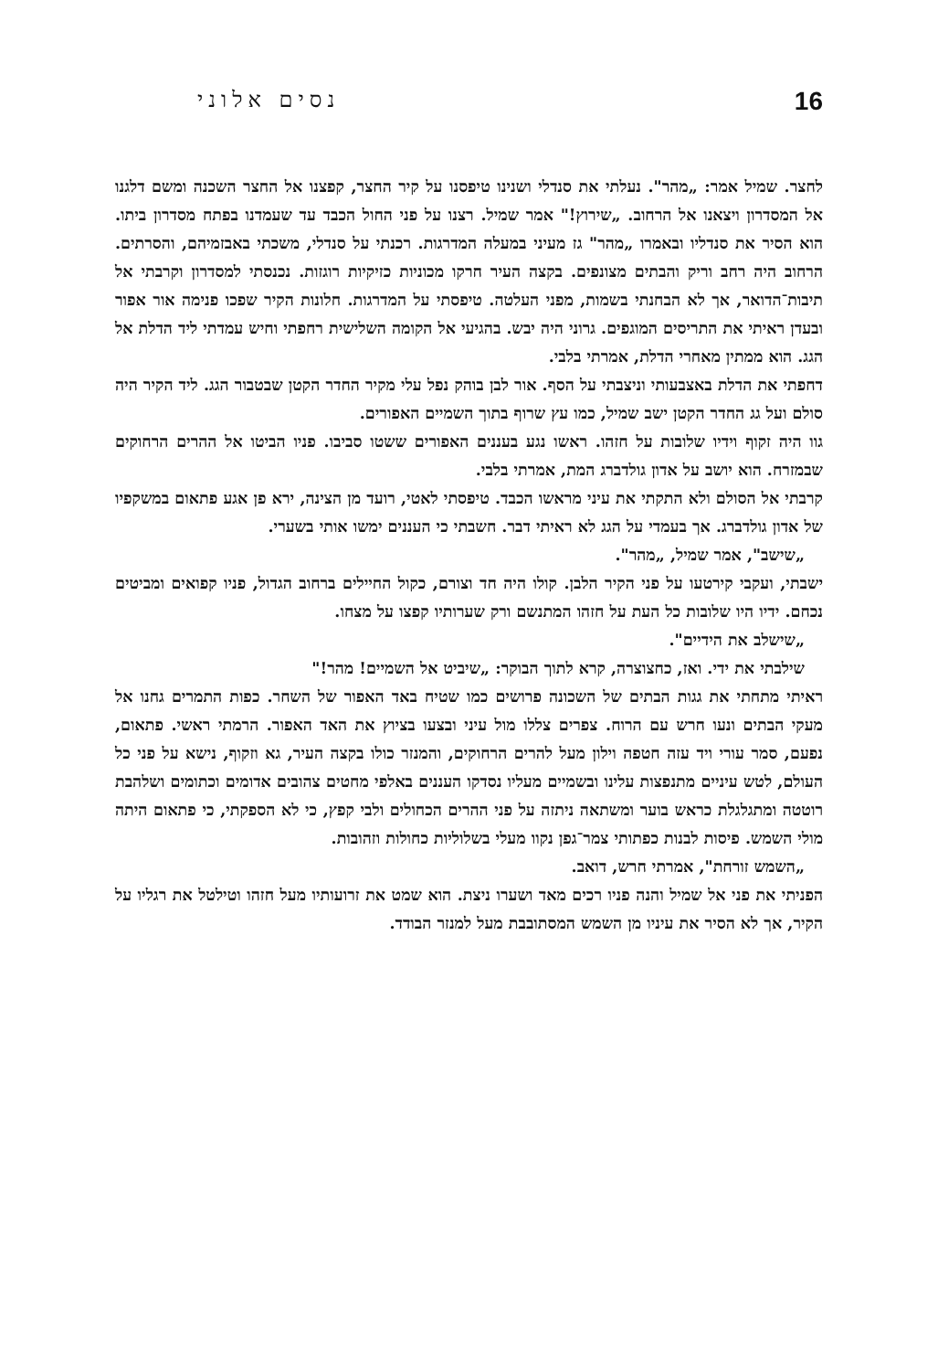16 נסים אלוני
לחצר. שמיל אמר: „מהר". נעלתי את סנדלי ושנינו טיפסנו על קיר החצר, קפצנו אל החצר השכנה ומשם דלגנו אל המסדרון ויצאנו אל הרחוב. „שירוץ!" אמר שמיל. רצנו על פני החול הכבד עד שעמדנו בפתח מסדרון ביתו. הוא הסיר את סנדליו ובאמרו „מהר" גז מעיני במעלה המדרגות. רכנתי על סנדלי, משכתי באבזמיהם, והסרתים. הרחוב היה רחב וריק והבתים מצונפים. בקצה העיר חרקו מכוניות כזיקיות רוגזות. נכנסתי למסדרון וקרבתי אל תיבות־הדואר, אך לא הבחנתי בשמות, מפני העלטה. טיפסתי על המדרגות. חלונות הקיר שפכו פנימה אור אפור ובעדן ראיתי את התריסים המוגפים. גרוני היה יבש. בהגיעי אל הקומה השלישית רחפתי וחיש עמדתי ליד הדלת אל הגג. הוא ממתין מאחרי הדלת, אמרתי בלבי.
דחפתי את הדלת באצבעותי וניצבתי על הסף. אור לבן בוהק נפל עלי מקיר החדר הקטן שבטבור הגג. ליד הקיר היה סולם ועל גג החדר הקטן ישב שמיל, כמו עץ שרוף בתוך השמיים האפורים.
גוו היה זקוף וידיו שלובות על חזהו. ראשו נגע בעננים האפורים ששטו סביבו. פניו הביטו אל ההרים הרחוקים שבמזרח. הוא יושב על אדון גולדברג המת, אמרתי בלבי.
קרבתי אל הסולם ולא התקתי את עיני מראשו הכבד. טיפסתי לאטי, רועד מן הצינה, ירא פן אגע פתאום במשקפיו של אדון גולדברג. אך בעמדי על הגג לא ראיתי דבר. חשבתי כי העננים ימשו אותי בשערי.
„שישב", אמר שמיל, „מהר".
ישבתי, ועקבי קירטעו על פני הקיר הלבן. קולו היה חד וצורם, כקול החיילים ברחוב הגדול, פניו קפואים ומביטים נכחם. ידיו היו שלובות כל העת על חזהו המתנשם ורק שערותיו קפצו על מצחו.
„שישלב את הידיים".
שילבתי את ידי. ואז, כחצוצרה, קרא לתוך הבוקר: „שיביט אל השמיים! מהר!"
ראיתי מתחתי את גגות הבתים של השכונה פרושים כמו שטיח באד האפור של השחר. כפות התמרים גחנו אל מעקי הבתים ונעו חרש עם הרוח. צפרים צללו מול עיני ובצעו בציוץ את האד האפור. הרמתי ראשי. פתאום, נפעם, סמר עורי ויד עזה חטפה וילון מעל להרים הרחוקים, והמנזר כולו בקצה העיר, גא וזקוף, נישא על פני כל העולם, לטש עיניים מתנפצות עלינו ובשמיים מעליו נסדקו העננים באלפי מחטים צהובים אדומים וכתומים ושלהבת רוטטה ומתגלגלת כראש בוער ומשתאה ניתזה על פני ההרים הכחולים ולבי קפץ, כי לא הספקתי, כי פתאום היתה מולי השמש. פיסות לבנות כפתותי צמר־גפן נקוו מעלי בשלוליות כחולות וזהובות.
„השמש זורחת", אמרתי חרש, דואב.
הפניתי את פני אל שמיל והנה פניו רכים מאד ושערו ניצת. הוא שמט את זרועותיו מעל חזהו וטילטל את רגליו על הקיר, אך לא הסיר את עיניו מן השמש המסתובבת מעל למנזר הבודד.